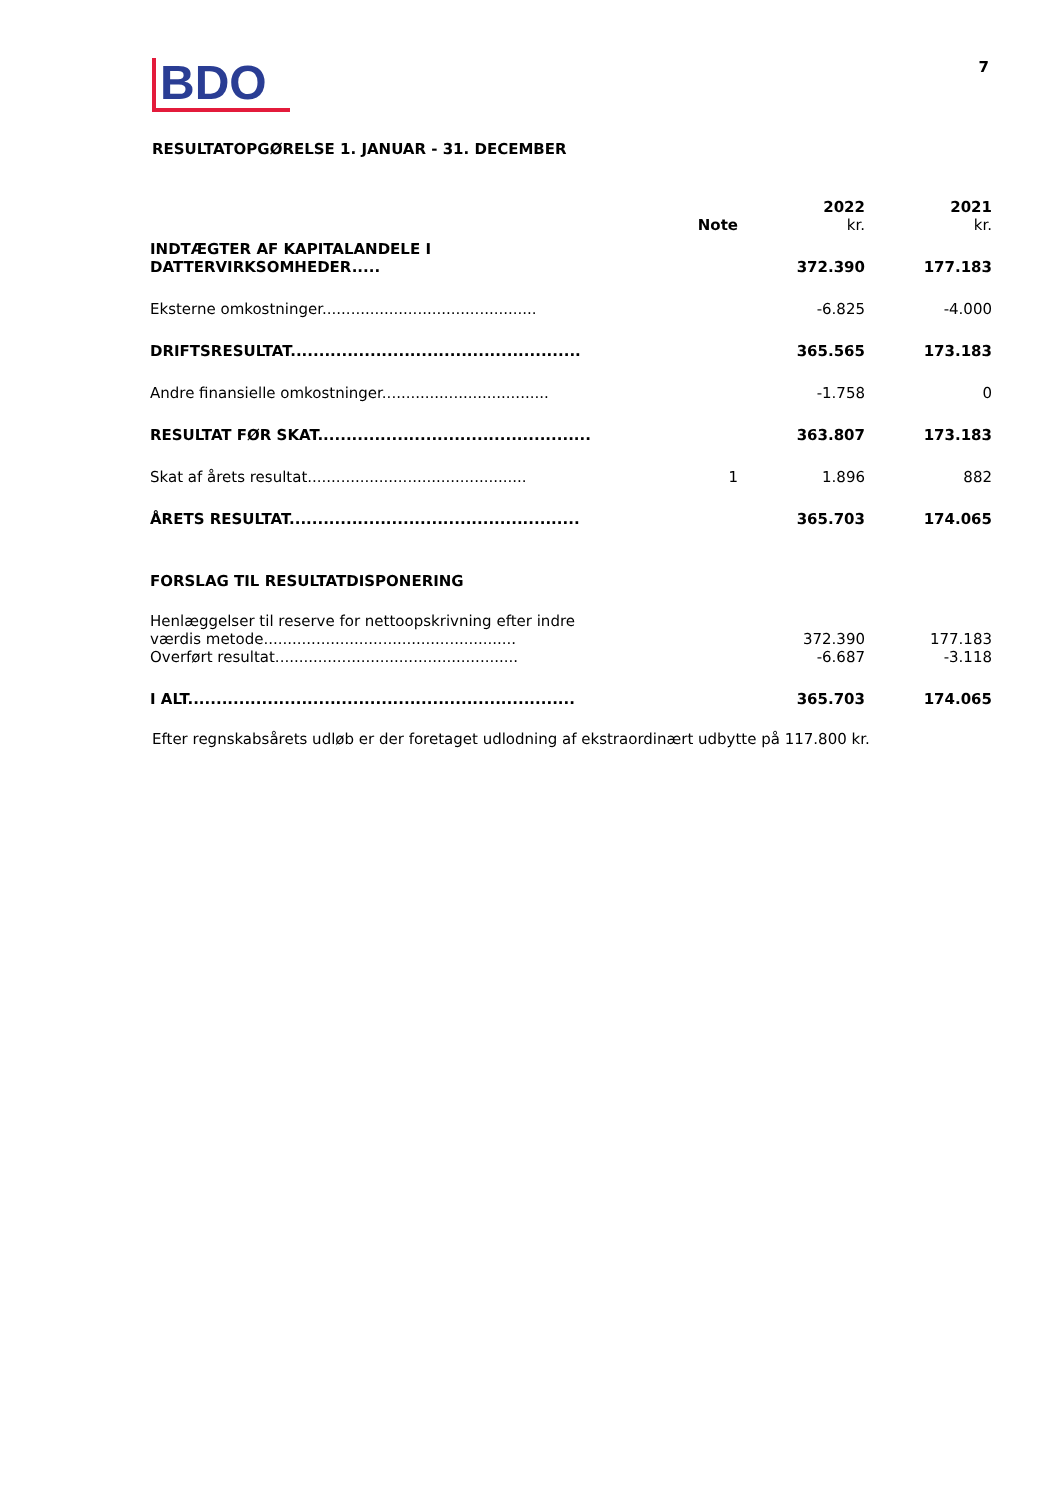BDO
7
RESULTATOPGØRELSE 1. JANUAR - 31. DECEMBER
| | Note | 2022 kr. | 2021 kr. |
| --- | --- | --- | --- |
| INDTÆGTER AF KAPITALANDELE I DATTERVIRKSOMHEDER..... | | 372.390 | 177.183 |
| Eksterne omkostninger............................................. | | -6.825 | -4.000 |
| DRIFTSRESULTAT................................................... | | 365.565 | 173.183 |
| Andre finansielle omkostninger................................... | | -1.758 | 0 |
| RESULTAT FØR SKAT................................................ | | 363.807 | 173.183 |
| Skat af årets resultat.............................................. | 1 | 1.896 | 882 |
| ÅRETS RESULTAT................................................... | | 365.703 | 174.065 |
| FORSLAG TIL RESULTATDISPONERING | | | |
| Henlæggelser til reserve for nettoopskrivning efter indre værdis metode..................................................... | | 372.390 | 177.183 |
| Overført resultat................................................... | | -6.687 | -3.118 |
| I ALT.................................................................... | | 365.703 | 174.065 |
Efter regnskabsårets udløb er der foretaget udlodning af ekstraordinært udbytte på 117.800 kr.